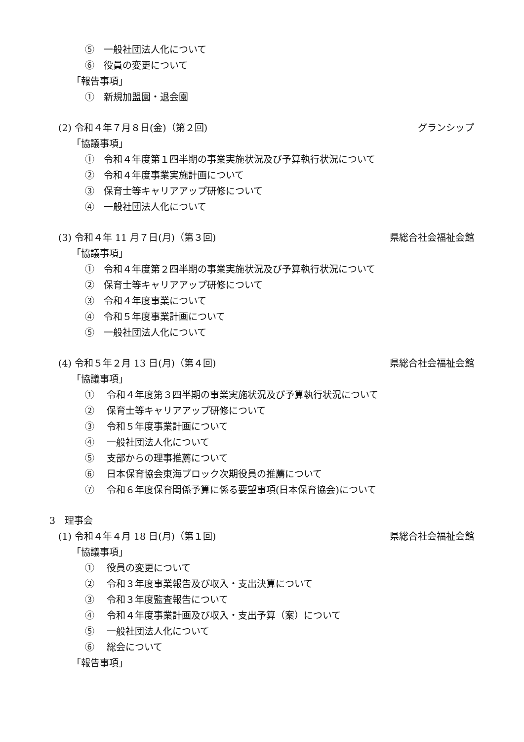⑤　一般社団法人化について
⑥　役員の変更について
「報告事項」
①　新規加盟園・退会園
(2) 令和４年７月８日(金)（第２回) グランシップ
「協議事項」
①　令和４年度第１四半期の事業実施状況及び予算執行状況について
②　令和４年度事業実施計画について
③　保育士等キャリアアップ研修について
④　一般社団法人化について
(3) 令和４年 11 月７日(月)（第３回) 県総合社会福祉会館
「協議事項」
①　令和４年度第２四半期の事業実施状況及び予算執行状況について
②　保育士等キャリアアップ研修について
③　令和４年度事業について
④　令和５年度事業計画について
⑤　一般社団法人化について
(4) 令和５年２月 13 日(月)（第４回) 県総合社会福祉会館
「協議事項」
①　 令和４年度第３四半期の事業実施状況及び予算執行状況について
②　 保育士等キャリアアップ研修について
③　 令和５年度事業計画について
④　 一般社団法人化について
⑤　 支部からの理事推薦について
⑥　 日本保育協会東海ブロック次期役員の推薦について
⑦　 令和６年度保育関係予算に係る要望事項(日本保育協会)について
3　理事会
(1) 令和４年４月 18 日(月)（第１回) 県総合社会福祉会館
「協議事項」
①　 役員の変更について
②　 令和３年度事業報告及び収入・支出決算について
③　 令和３年度監査報告について
④　 令和４年度事業計画及び収入・支出予算（案）について
⑤　 一般社団法人化について
⑥　 総会について
「報告事項」